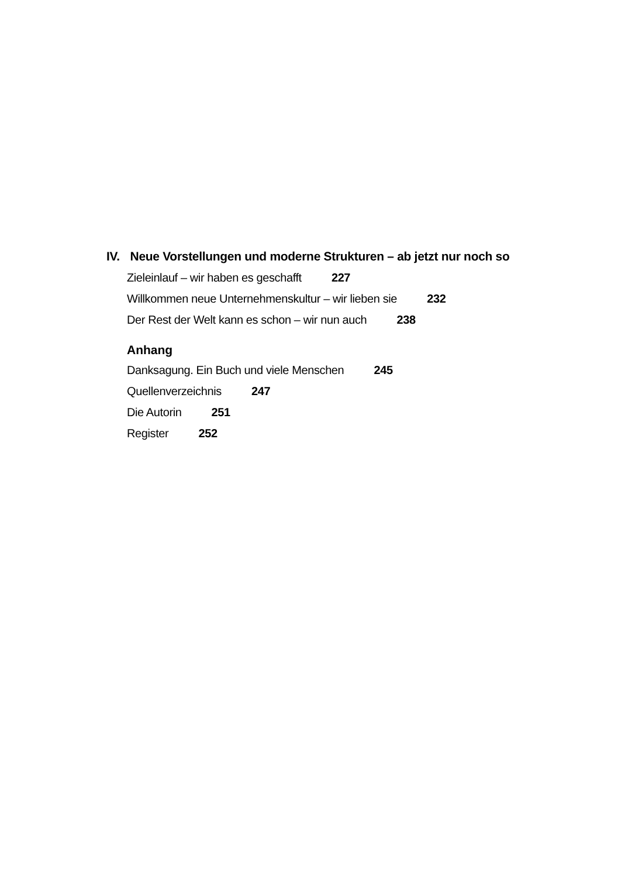IV. Neue Vorstellungen und moderne Strukturen – ab jetzt nur noch so
Zieleinlauf – wir haben es geschafft 227
Willkommen neue Unternehmenskultur – wir lieben sie 232
Der Rest der Welt kann es schon – wir nun auch 238
Anhang
Danksagung. Ein Buch und viele Menschen 245
Quellenverzeichnis 247
Die Autorin 251
Register 252